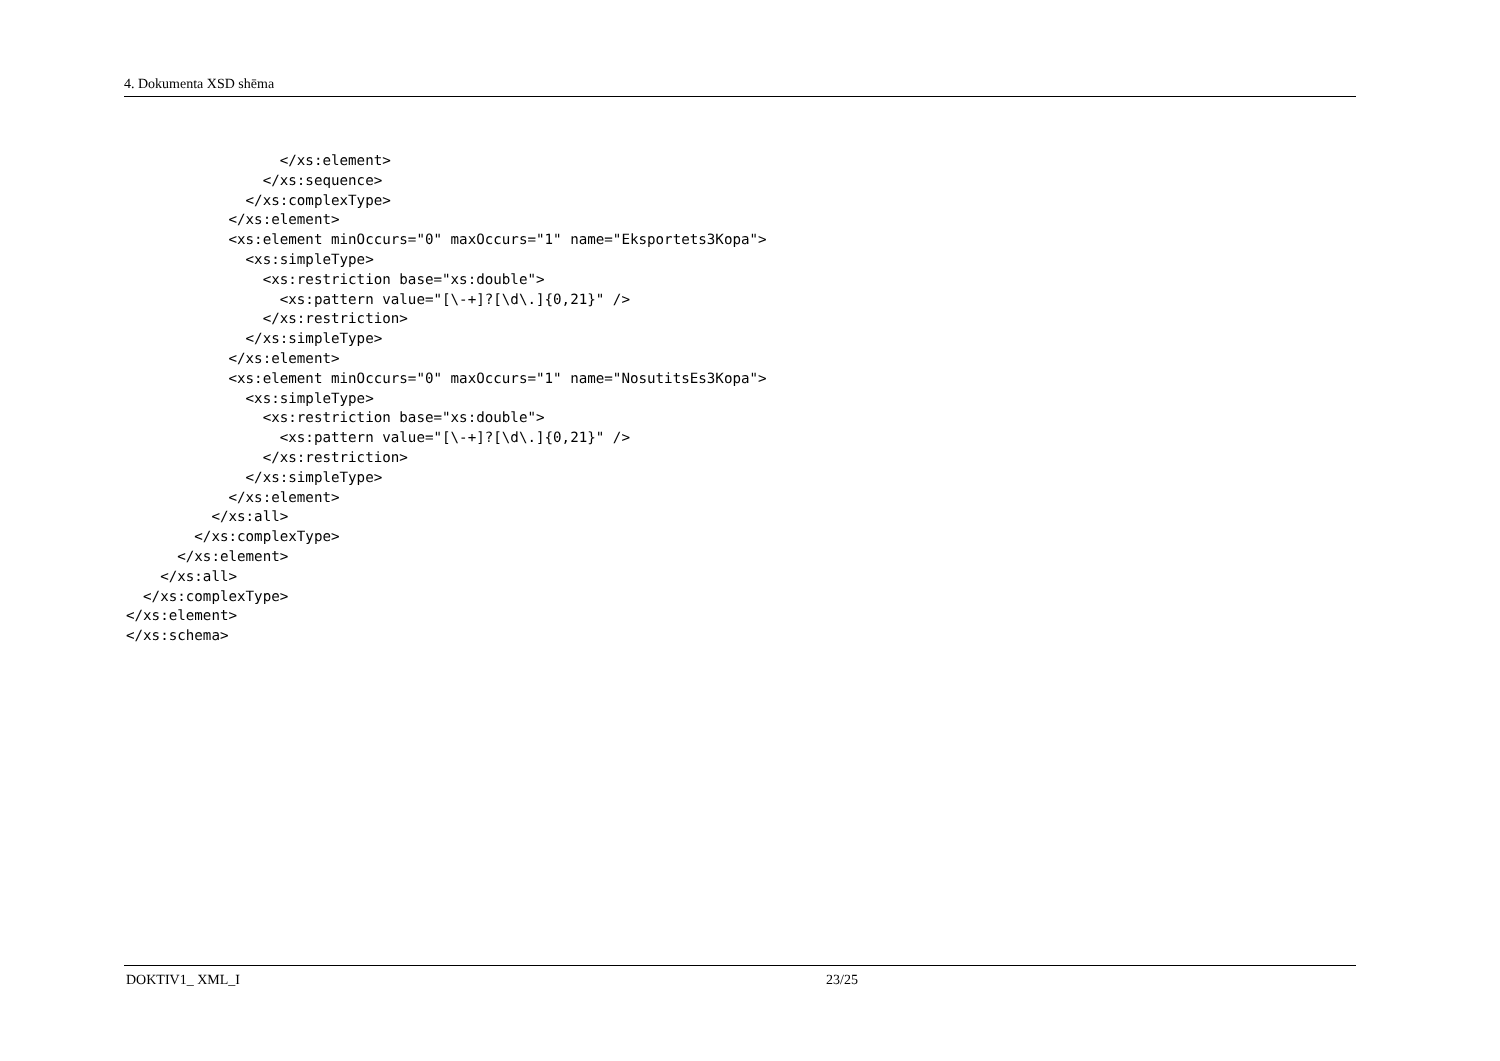4. Dokumenta XSD shēma
                  </xs:element>
                </xs:sequence>
              </xs:complexType>
            </xs:element>
            <xs:element minOccurs="0" maxOccurs="1" name="Eksportets3Kopa">
              <xs:simpleType>
                <xs:restriction base="xs:double">
                  <xs:pattern value="[\-+]?[\d\.]{0,21}" />
                </xs:restriction>
              </xs:simpleType>
            </xs:element>
            <xs:element minOccurs="0" maxOccurs="1" name="NosutitsEs3Kopa">
              <xs:simpleType>
                <xs:restriction base="xs:double">
                  <xs:pattern value="[\-+]?[\d\.]{0,21}" />
                </xs:restriction>
              </xs:simpleType>
            </xs:element>
          </xs:all>
        </xs:complexType>
      </xs:element>
    </xs:all>
  </xs:complexType>
</xs:element>
</xs:schema>
DOKTIV1_ XML_I 23/25